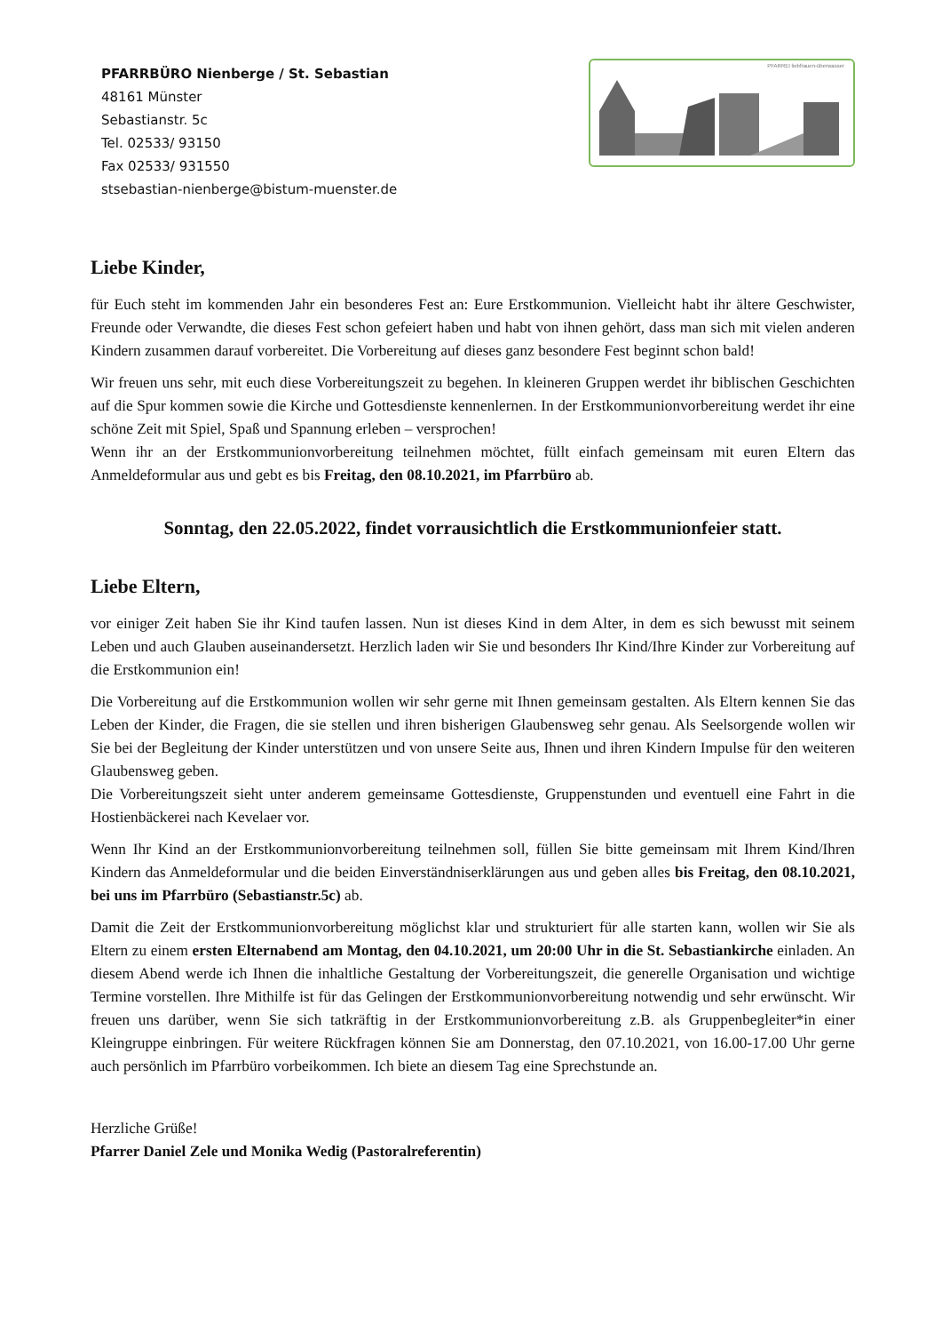PFARRBÜRO Nienberge / St. Sebastian
48161 Münster
Sebastianstr. 5c
Tel. 02533/ 93150
Fax 02533/ 931550
stsebastian-nienberge@bistum-muenster.de
PFARREI liebfrauen-überwasser
Liebe Kinder,
für Euch steht im kommenden Jahr ein besonderes Fest an: Eure Erstkommunion. Vielleicht habt ihr ältere Geschwister, Freunde oder Verwandte, die dieses Fest schon gefeiert haben und habt von ihnen gehört, dass man sich mit vielen anderen Kindern zusammen darauf vorbereitet. Die Vorbereitung auf dieses ganz besondere Fest beginnt schon bald!
Wir freuen uns sehr, mit euch diese Vorbereitungszeit zu begehen. In kleineren Gruppen werdet ihr biblischen Geschichten auf die Spur kommen sowie die Kirche und Gottesdienste kennenlernen. In der Erstkommunionvorbereitung werdet ihr eine schöne Zeit mit Spiel, Spaß und Spannung erleben – versprochen!
Wenn ihr an der Erstkommunionvorbereitung teilnehmen möchtet, füllt einfach gemeinsam mit euren Eltern das Anmeldeformular aus und gebt es bis Freitag, den 08.10.2021, im Pfarrbüro ab.
Sonntag, den 22.05.2022, findet vorrausichtlich die Erstkommunionfeier statt.
Liebe Eltern,
vor einiger Zeit haben Sie ihr Kind taufen lassen. Nun ist dieses Kind in dem Alter, in dem es sich bewusst mit seinem Leben und auch Glauben auseinandersetzt. Herzlich laden wir Sie und besonders Ihr Kind/Ihre Kinder zur Vorbereitung auf die Erstkommunion ein!
Die Vorbereitung auf die Erstkommunion wollen wir sehr gerne mit Ihnen gemeinsam gestalten. Als Eltern kennen Sie das Leben der Kinder, die Fragen, die sie stellen und ihren bisherigen Glaubensweg sehr genau. Als Seelsorgende wollen wir Sie bei der Begleitung der Kinder unterstützen und von unsere Seite aus, Ihnen und ihren Kindern Impulse für den weiteren Glaubensweg geben.
Die Vorbereitungszeit sieht unter anderem gemeinsame Gottesdienste, Gruppenstunden und eventuell eine Fahrt in die Hostienbäckerei nach Kevelaer vor.
Wenn Ihr Kind an der Erstkommunionvorbereitung teilnehmen soll, füllen Sie bitte gemeinsam mit Ihrem Kind/Ihren Kindern das Anmeldeformular und die beiden Einverständniserklärungen aus und geben alles bis Freitag, den 08.10.2021, bei uns im Pfarrbüro (Sebastianstr.5c) ab.
Damit die Zeit der Erstkommunionvorbereitung möglichst klar und strukturiert für alle starten kann, wollen wir Sie als Eltern zu einem ersten Elternabend am Montag, den 04.10.2021, um 20:00 Uhr in die St. Sebastiankirche einladen. An diesem Abend werde ich Ihnen die inhaltliche Gestaltung der Vorbereitungszeit, die generelle Organisation und wichtige Termine vorstellen. Ihre Mithilfe ist für das Gelingen der Erstkommunionvorbereitung notwendig und sehr erwünscht. Wir freuen uns darüber, wenn Sie sich tatkräftig in der Erstkommunionvorbereitung z.B. als Gruppenbegleiter*in einer Kleingruppe einbringen. Für weitere Rückfragen können Sie am Donnerstag, den 07.10.2021, von 16.00-17.00 Uhr gerne auch persönlich im Pfarrbüro vorbeikommen. Ich biete an diesem Tag eine Sprechstunde an.
Herzliche Grüße!
Pfarrer Daniel Zele und Monika Wedig (Pastoralreferentin)